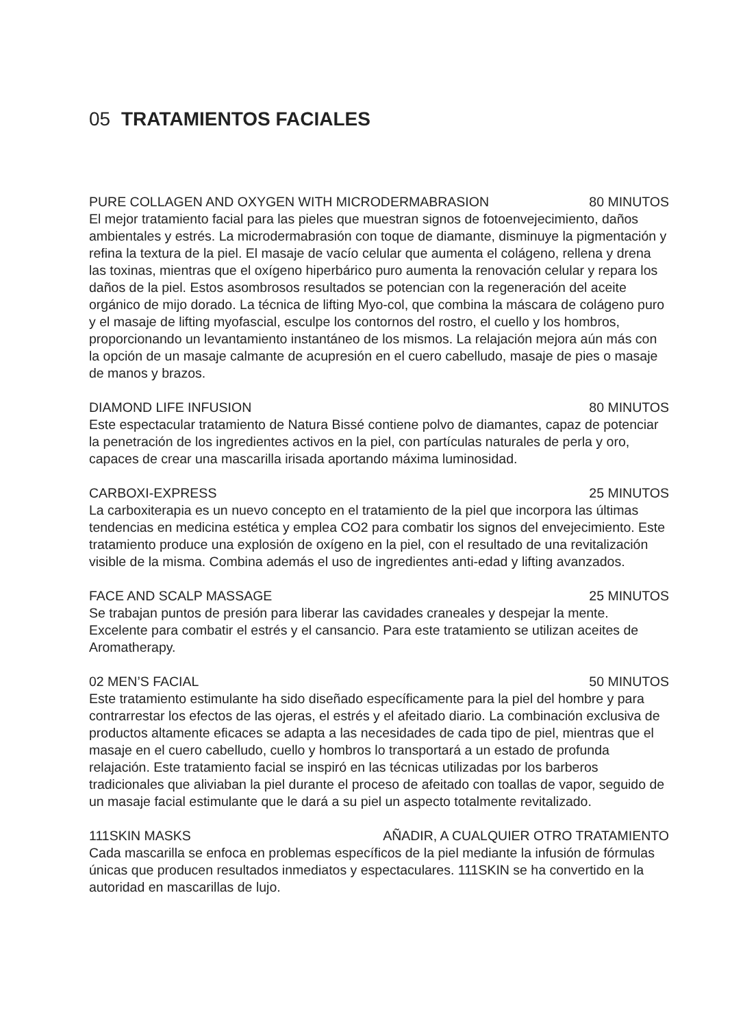05 TRATAMIENTOS FACIALES
PURE COLLAGEN AND OXYGEN WITH MICRODERMABRASION 80 MINUTOS
El mejor tratamiento facial para las pieles que muestran signos de fotoenvejecimiento, daños ambientales y estrés. La microdermabrasión con toque de diamante, disminuye la pigmentación y refina la textura de la piel. El masaje de vacío celular que aumenta el colágeno, rellena y drena las toxinas, mientras que el oxígeno hiperbárico puro aumenta la renovación celular y repara los daños de la piel. Estos asombrosos resultados se potencian con la regeneración del aceite orgánico de mijo dorado. La técnica de lifting Myo-col, que combina la máscara de colágeno puro y el masaje de lifting myofascial, esculpe los contornos del rostro, el cuello y los hombros, proporcionando un levantamiento instantáneo de los mismos. La relajación mejora aún más con la opción de un masaje calmante de acupresión en el cuero cabelludo, masaje de pies o masaje de manos y brazos.
DIAMOND LIFE INFUSION 80 MINUTOS
Este espectacular tratamiento de Natura Bissé contiene polvo de diamantes, capaz de potenciar la penetración de los ingredientes activos en la piel, con partículas naturales de perla y oro, capaces de crear una mascarilla irisada aportando máxima luminosidad.
CARBOXI-EXPRESS 25 MINUTOS
La carboxiterapia es un nuevo concepto en el tratamiento de la piel que incorpora las últimas tendencias en medicina estética y emplea CO2 para combatir los signos del envejecimiento. Este tratamiento produce una explosión de oxígeno en la piel, con el resultado de una revitalización visible de la misma. Combina además el uso de ingredientes anti-edad y lifting avanzados.
FACE AND SCALP MASSAGE 25 MINUTOS
Se trabajan puntos de presión para liberar las cavidades craneales y despejar la mente. Excelente para combatir el estrés y el cansancio. Para este tratamiento se utilizan aceites de Aromatherapy.
02 MEN’S FACIAL 50 MINUTOS
Este tratamiento estimulante ha sido diseñado específicamente para la piel del hombre y para contrarrestar los efectos de las ojeras, el estrés y el afeitado diario. La combinación exclusiva de productos altamente eficaces se adapta a las necesidades de cada tipo de piel, mientras que el masaje en el cuero cabelludo, cuello y hombros lo transportará a un estado de profunda relajación. Este tratamiento facial se inspiró en las técnicas utilizadas por los barberos tradicionales que aliviaban la piel durante el proceso de afeitado con toallas de vapor, seguido de un masaje facial estimulante que le dará a su piel un aspecto totalmente revitalizado.
111SKIN MASKS AÑADIR, A CUALQUIER OTRO TRATAMIENTO
Cada mascarilla se enfoca en problemas específicos de la piel mediante la infusión de fórmulas únicas que producen resultados inmediatos y espectaculares. 111SKIN se ha convertido en la autoridad en mascarillas de lujo.